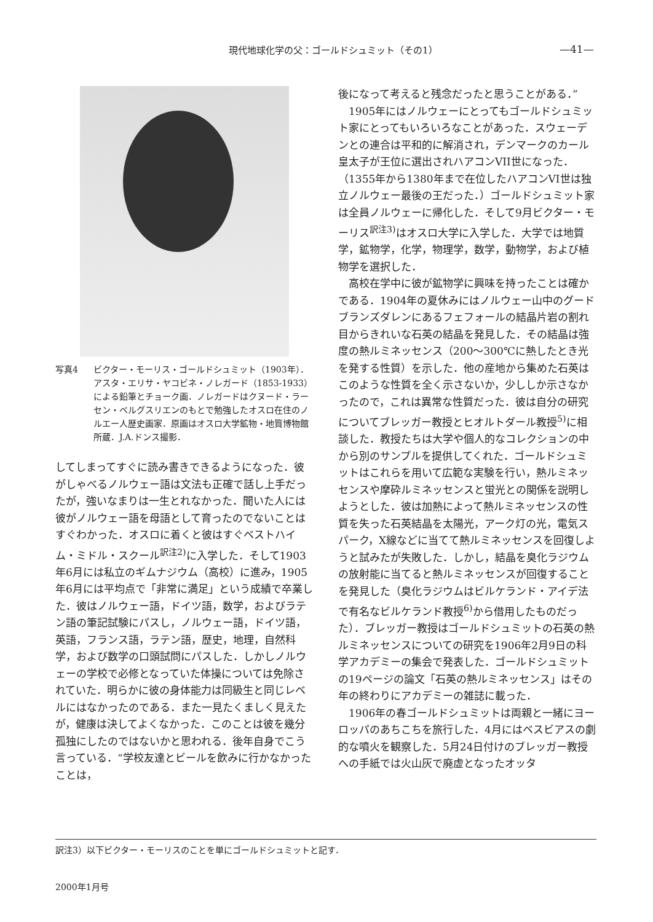現代地球化学の父：ゴールドシュミット（その1） —41—
写真4 ビクター・モーリス・ゴールドシュミット（1903年）．アスタ・エリサ・ヤコビネ・ノレガード（1853-1933）による鉛筆とチョーク画．ノレガードはクヌード・ラーセン・ベルグスリエンのもとで勉強したオスロ在住のノルエー人歴史画家．原画はオスロ大学鉱物・地質博物館所蔵．J.A.ドンス撮影．
してしまってすぐに読み書きできるようになった．彼がしゃべるノルウェー語は文法も正確で話し上手だったが，強いなまりは一生とれなかった．聞いた人には彼がノルウェー語を母語として育ったのでないことはすぐわかった．オスロに着くと彼はすぐベストハイム・ミドル・スクール<sup>訳注2)</sup>に入学した．そして1903年6月には私立のギムナジウム（高校）に進み，1905年6月には平均点で「非常に満足」という成績で卒業した．彼はノルウェー語，ドイツ語，数学，およびラテン語の筆記試験にパスし，ノルウェー語，ドイツ語，英語，フランス語，ラテン語，歴史，地理，自然科学，および数学の口頭試問にパスした．しかしノルウェーの学校で必修となっていた体操については免除されていた．明らかに彼の身体能力は同級生と同じレベルにはなかったのである．また一見たくましく見えたが，健康は決してよくなかった．このことは彼を幾分孤独にしたのではないかと思われる．後年自身でこう言っている．“学校友達とビールを飲みに行かなかったことは，
後になって考えると残念だったと思うことがある．”
1905年にはノルウェーにとってもゴールドシュミット家にとってもいろいろなことがあった．スウェーデンとの連合は平和的に解消され，デンマークのカール皇太子が王位に選出されハアコンVII世になった．（1355年から1380年まで在位したハアコンVI世は独立ノルウェー最後の王だった．）ゴールドシュミット家は全員ノルウェーに帰化した．そして9月ビクター・モーリス<sup>訳注3)</sup>はオスロ大学に入学した．大学では地質学，鉱物学，化学，物理学，数学，動物学，および植物学を選択した．
高校在学中に彼が鉱物学に興味を持ったことは確かである．1904年の夏休みにはノルウェー山中のグードブランズダレンにあるフェフォールの結晶片岩の割れ目からきれいな石英の結晶を発見した．その結晶は強度の熱ルミネッセンス（200～300℃に熱したとき光を発する性質）を示した．他の産地から集めた石英はこのような性質を全く示さないか，少ししか示さなかったので，これは異常な性質だった．彼は自分の研究についてブレッガー教授とヒオルトダール教授<sup>5)</sup>に相談した．教授たちは大学や個人的なコレクションの中から別のサンプルを提供してくれた．ゴールドシュミットはこれらを用いて広範な実験を行い，熱ルミネッセンスや摩砕ルミネッセンスと蛍光との関係を説明しようとした．彼は加熱によって熱ルミネッセンスの性質を失った石英結晶を太陽光，アーク灯の光，電気スパーク，X線などに当てて熱ルミネッセンスを回復しようと試みたが失敗した．しかし，結晶を臭化ラジウムの放射能に当てると熱ルミネッセンスが回復することを発見した（臭化ラジウムはビルケランド・アイデ法で有名なビルケランド教授<sup>6)</sup>から借用したものだった）．ブレッガー教授はゴールドシュミットの石英の熱ルミネッセンスについての研究を1906年2月9日の科学アカデミーの集会で発表した．ゴールドシュミットの19ページの論文「石英の熱ルミネッセンス」はその年の終わりにアカデミーの雑誌に載った．
1906年の春ゴールドシュミットは両親と一緒にヨーロッパのあちこちを旅行した．4月にはベスビアスの劇的な噴火を観察した．5月24日付けのブレッガー教授への手紙では火山灰で廃虚となったオッタ
訳注3）以下ビクター・モーリスのことを単にゴールドシュミットと記す．
2000年1月号